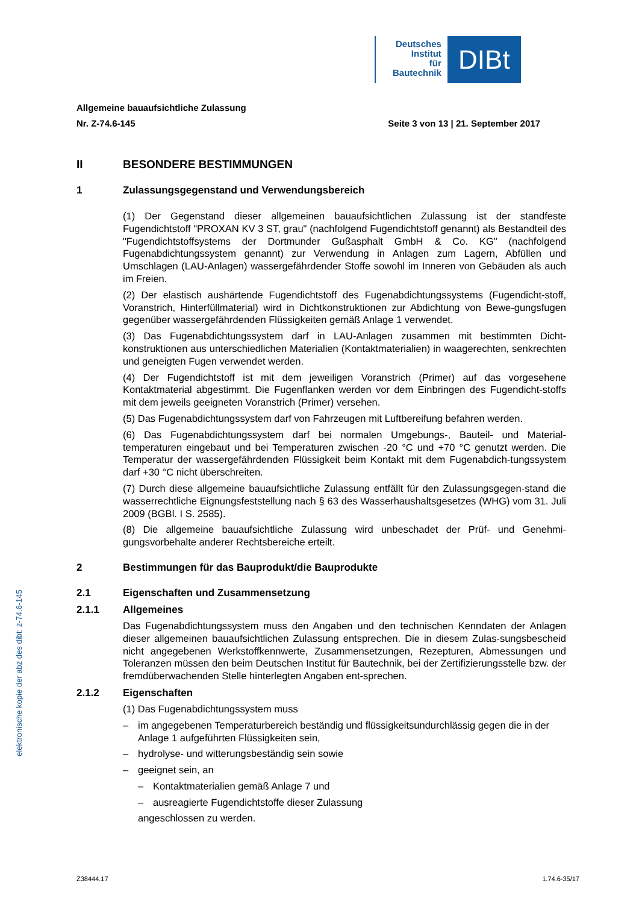Deutsches
Institut
für
Bautechnik
DIBt
Allgemeine bauaufsichtliche Zulassung
Nr. Z-74.6-145 Seite 3 von 13 | 21. September 2017
II BESONDERE BESTIMMUNGEN
1 Zulassungsgegenstand und Verwendungsbereich
(1) Der Gegenstand dieser allgemeinen bauaufsichtlichen Zulassung ist der standfeste Fugendichtstoff "PROXAN KV 3 ST, grau" (nachfolgend Fugendichtstoff genannt) als Bestandteil des "Fugendichtstoffsystems der Dortmunder Gußasphalt GmbH & Co. KG" (nachfolgend Fugenabdichtungssystem genannt) zur Verwendung in Anlagen zum Lagern, Abfüllen und Umschlagen (LAU-Anlagen) wassergefährdender Stoffe sowohl im Inneren von Gebäuden als auch im Freien.
(2) Der elastisch aushärtende Fugendichtstoff des Fugenabdichtungssystems (Fugendicht-stoff, Voranstrich, Hinterfüllmaterial) wird in Dichtkonstruktionen zur Abdichtung von Bewe-gungsfugen gegenüber wassergefährdenden Flüssigkeiten gemäß Anlage 1 verwendet.
(3) Das Fugenabdichtungssystem darf in LAU-Anlagen zusammen mit bestimmten Dicht-konstruktionen aus unterschiedlichen Materialien (Kontaktmaterialien) in waagerechten, senkrechten und geneigten Fugen verwendet werden.
(4) Der Fugendichtstoff ist mit dem jeweiligen Voranstrich (Primer) auf das vorgesehene Kontaktmaterial abgestimmt. Die Fugenflanken werden vor dem Einbringen des Fugendicht-stoffs mit dem jeweils geeigneten Voranstrich (Primer) versehen.
(5) Das Fugenabdichtungssystem darf von Fahrzeugen mit Luftbereifung befahren werden.
(6) Das Fugenabdichtungssystem darf bei normalen Umgebungs-, Bauteil- und Material-temperaturen eingebaut und bei Temperaturen zwischen -20 °C und +70 °C genutzt werden. Die Temperatur der wassergefährdenden Flüssigkeit beim Kontakt mit dem Fugenabdich-tungssystem darf +30 °C nicht überschreiten.
(7) Durch diese allgemeine bauaufsichtliche Zulassung entfällt für den Zulassungsgegen-stand die wasserrechtliche Eignungsfeststellung nach § 63 des Wasserhaushaltsgesetzes (WHG) vom 31. Juli 2009 (BGBl. I S. 2585).
(8) Die allgemeine bauaufsichtliche Zulassung wird unbeschadet der Prüf- und Genehmi-gungsvorbehalte anderer Rechtsbereiche erteilt.
2 Bestimmungen für das Bauprodukt/die Bauprodukte
2.1 Eigenschaften und Zusammensetzung
2.1.1 Allgemeines
Das Fugenabdichtungssystem muss den Angaben und den technischen Kenndaten der Anlagen dieser allgemeinen bauaufsichtlichen Zulassung entsprechen. Die in diesem Zulas-sungsbescheid nicht angegebenen Werkstoffkennwerte, Zusammensetzungen, Rezepturen, Abmessungen und Toleranzen müssen den beim Deutschen Institut für Bautechnik, bei der Zertifizierungsstelle bzw. der fremdüberwachenden Stelle hinterlegten Angaben ent-sprechen.
2.1.2 Eigenschaften
(1) Das Fugenabdichtungssystem muss
– im angegebenen Temperaturbereich beständig und flüssigkeitsundurchlässig gegen die in der Anlage 1 aufgeführten Flüssigkeiten sein,
– hydrolyse- und witterungsbeständig sein sowie
– geeignet sein, an
– Kontaktmaterialien gemäß Anlage 7 und
– ausreagierte Fugendichtstoffe dieser Zulassung
angeschlossen zu werden.
elektronische kopie der abz des dibt: z-74.6-145
Z38444.17 1.74.6-35/17